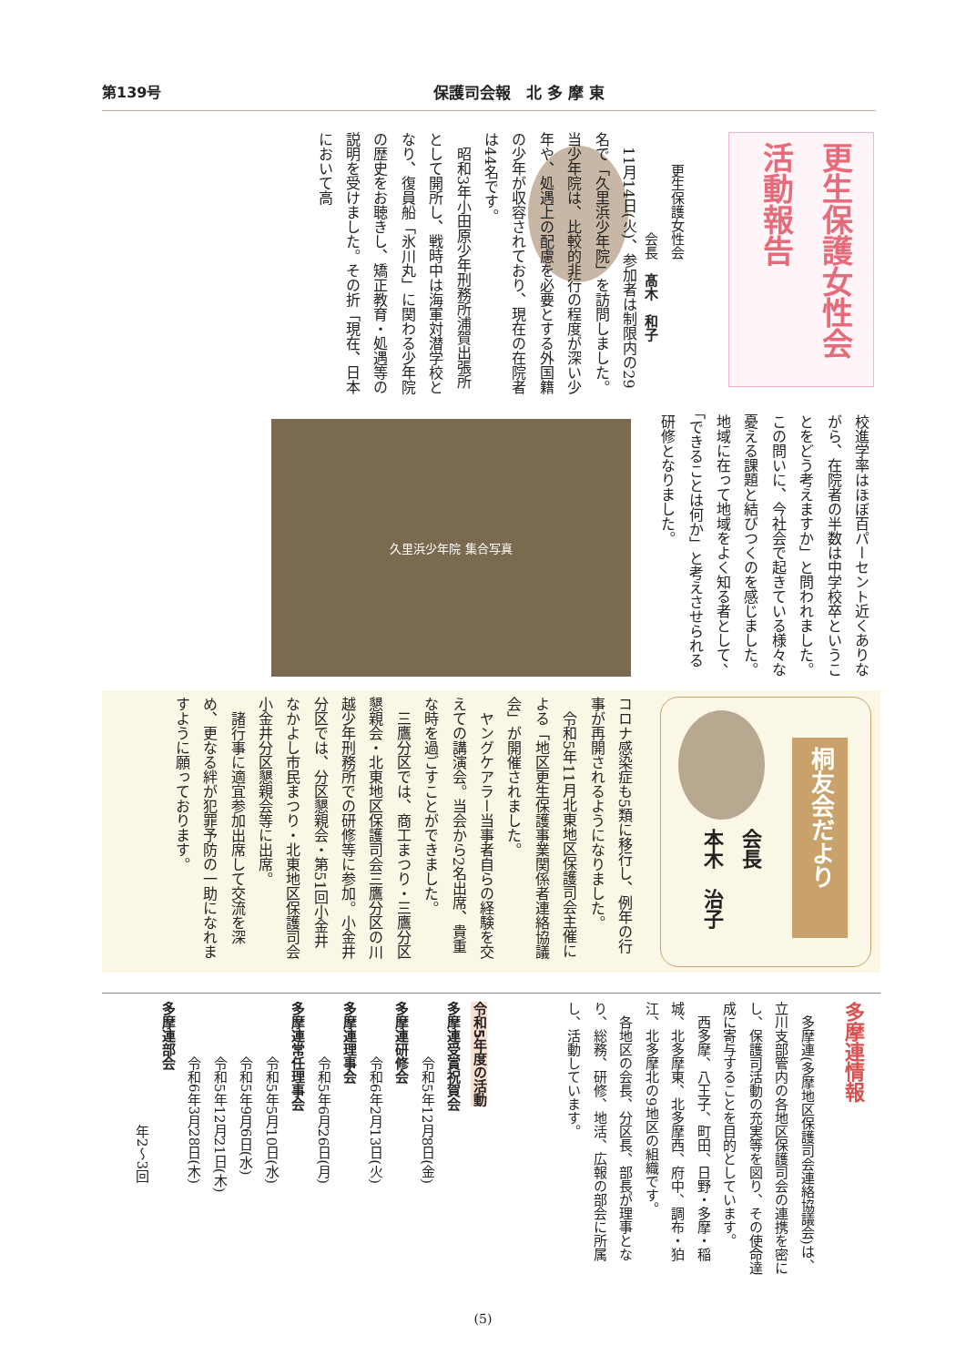第139号 保護司会報　北 多 摩 東
更生保護女性会
活動報告
更生保護女性会
　　　　　会長　髙木　和子
　11月14日(火)、参加者は制限内の29名で「久里浜少年院」を訪問しました。当少年院は、比較的非行の程度が深い少年や、処遇上の配慮を必要とする外国籍の少年が収容されており、現在の在院者は44名です。
　昭和3年小田原少年刑務所浦賀出張所として開所し、戦時中は海軍対潜学校となり、復員船「氷川丸」に関わる少年院の歴史をお聴きし、矯正教育・処遇等の説明を受けました。その折「現在、日本において高
校進学率はほぼ百パーセント近くありながら、在院者の半数は中学校卒ということをどう考えますか」と問われました。この問いに、今社会で起きている様々な憂える課題と結びつくのを感じました。地域に在って地域をよく知る者として、「できることは何か」と考えさせられる研修となりました。
久里浜少年院 集合写真
コロナ感染症も5類に移行し、例年の行事が再開されるようになりました。
　令和5年11月北東地区保護司会主催による「地区更生保護事業関係者連絡協議会」が開催されました。
　ヤングケアラー当事者自らの経験を交えての講演会。当会から2名出席、貴重な時を過ごすことができました。
　三鷹分区では、商工まつり・三鷹分区懇親会・北東地区保護司会三鷹分区の川越少年刑務所での研修等に参加。小金井分区では、分区懇親会・第51回小金井なかよし市民まつり・北東地区保護司会小金井分区懇親会等に出席。
　諸行事に適宜参加出席して交流を深め、更なる絆が犯罪予防の一助になれますように願っております。
桐友会だより
会長
本木　治子
多摩連情報
　多摩連(多摩地区保護司会連絡協議会)は、立川支部管内の各地区保護司会の連携を密にし、保護司活動の充実等を図り、その使命達成に寄与することを目的としています。
　西多摩、八王子、町田、日野・多摩・稲城、北多摩東、北多摩西、府中、調布・狛江、北多摩北の9地区の組織です。
　各地区の会長、分区長、部長が理事となり、総務、研修、地活、広報の部会に所属し、活動しています。
令和5年度の活動
多摩連受賞祝賀会
　　　　令和5年12月8日(金)
多摩連研修会
　　　　令和6年2月13日(火)
多摩連理事会
　　　　令和5年6月26日(月)
多摩連常任理事会
　　　　令和5年5月10日(水)
　　　　令和5年9月6日(水)
　　　　令和5年12月21日(木)
　　　　令和6年3月28日(木)
多摩連部会
　　　　　　　　　年2〜3回
(5)